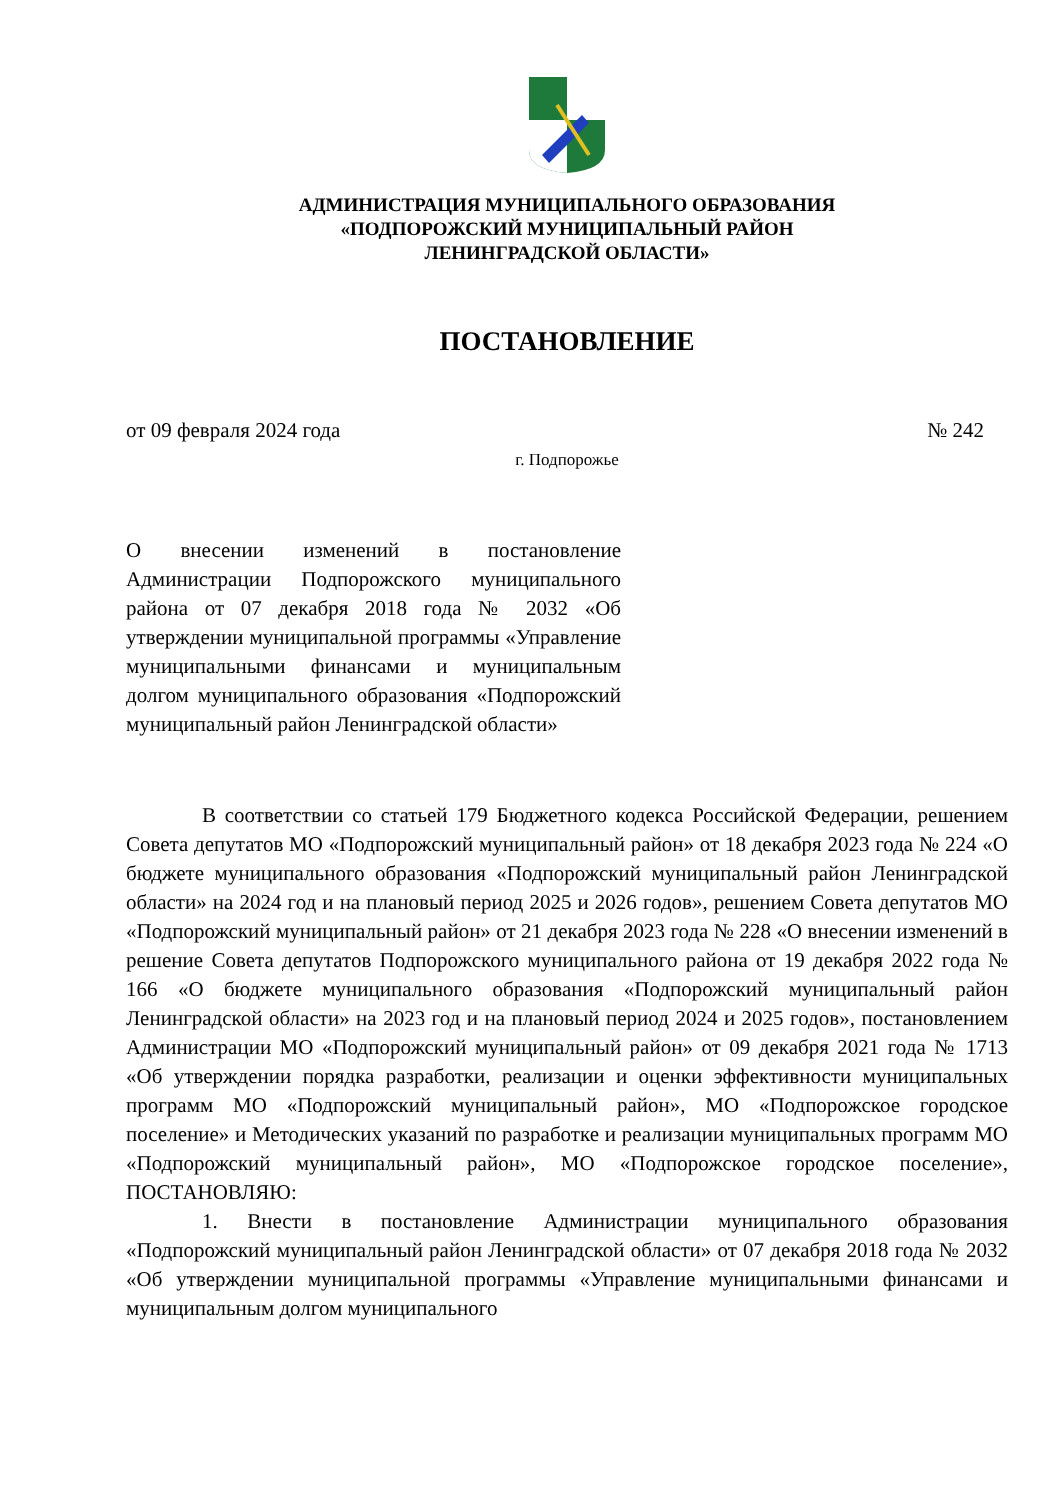АДМИНИСТРАЦИЯ МУНИЦИПАЛЬНОГО ОБРАЗОВАНИЯ
«ПОДПОРОЖСКИЙ МУНИЦИПАЛЬНЫЙ РАЙОН
ЛЕНИНГРАДСКОЙ ОБЛАСТИ»
ПОСТАНОВЛЕНИЕ
от 09 февраля 2024 года № 242
г. Подпорожье
О внесении изменений в постановление Администрации Подпорожского муниципального района от 07 декабря 2018 года № 2032 «Об утверждении муниципальной программы «Управление муниципальными финансами и муниципальным долгом муниципального образования «Подпорожский муниципальный район Ленинградской области»
В соответствии со статьей 179 Бюджетного кодекса Российской Федерации, решением Совета депутатов МО «Подпорожский муниципальный район» от 18 декабря 2023 года № 224 «О бюджете муниципального образования «Подпорожский муниципальный район Ленинградской области» на 2024 год и на плановый период 2025 и 2026 годов», решением Совета депутатов МО «Подпорожский муниципальный район» от 21 декабря 2023 года № 228 «О внесении изменений в решение Совета депутатов Подпорожского муниципального района от 19 декабря 2022 года № 166 «О бюджете муниципального образования «Подпорожский муниципальный район Ленинградской области» на 2023 год и на плановый период 2024 и 2025 годов», постановлением Администрации МО «Подпорожский муниципальный район» от 09 декабря 2021 года № 1713 «Об утверждении порядка разработки, реализации и оценки эффективности муниципальных программ МО «Подпорожский муниципальный район», МО «Подпорожское городское поселение» и Методических указаний по разработке и реализации муниципальных программ МО «Подпорожский муниципальный район», МО «Подпорожское городское поселение», ПОСТАНОВЛЯЮ:
1. Внести в постановление Администрации муниципального образования «Подпорожский муниципальный район Ленинградской области» от 07 декабря 2018 года № 2032 «Об утверждении муниципальной программы «Управление муниципальными финансами и муниципальным долгом муниципального